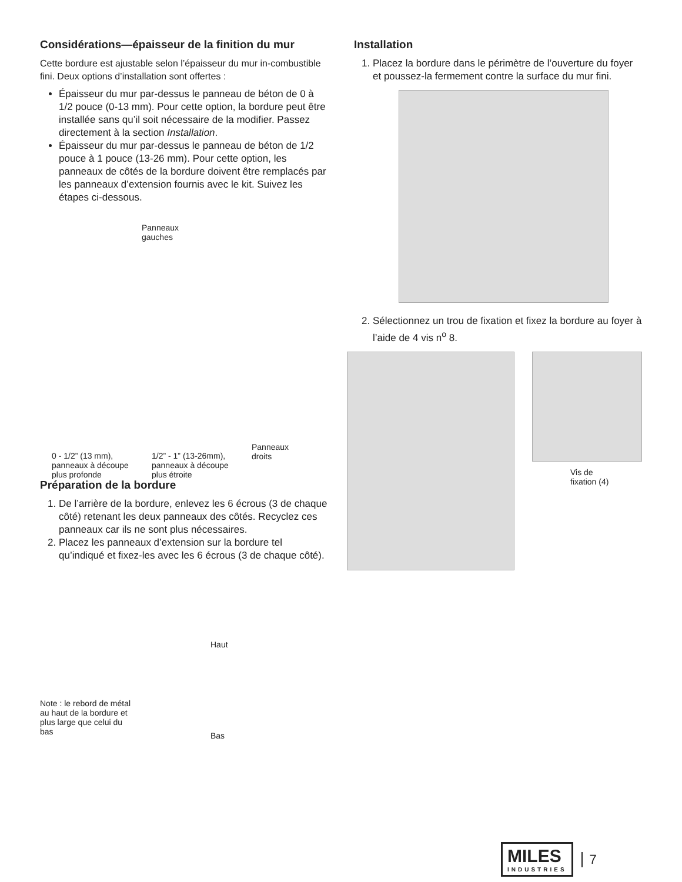Considérations—épaisseur de la finition du mur
Cette bordure est ajustable selon l’épaisseur du mur in-combustible fini. Deux options d’installation sont offertes :
Épaisseur du mur par-dessus le panneau de béton de 0 à 1/2 pouce (0-13 mm). Pour cette option, la bordure peut être installée sans qu’il soit nécessaire de la modifier. Passez directement à la section Installation.
Épaisseur du mur par-dessus le panneau de béton de 1/2 pouce à 1 pouce (13-26 mm). Pour cette option, les panneaux de côtés de la bordure doivent être remplacés par les panneaux d’extension fournis avec le kit. Suivez les étapes ci-dessous.
Panneaux
gauches
Panneaux
droits
0 - 1/2” (13 mm), panneaux à découpe plus profonde
1/2” - 1” (13-26mm), panneaux à découpe plus étroite
Préparation de la bordure
1. De l’arrière de la bordure, enlevez les 6 écrous (3 de chaque côté) retenant les deux panneaux des côtés. Recyclez ces panneaux car ils ne sont plus nécessaires.
2. Placez les panneaux d’extension sur la bordure tel qu’indiqué et fixez-les avec les 6 écrous (3 de chaque côté).
Haut
Note : le rebord de métal au haut de la bordure et plus large que celui du bas
Bas
Installation
1. Placez la bordure dans le périmètre de l’ouverture du foyer et poussez-la fermement contre la surface du mur fini.
2. Sélectionnez un trou de fixation et fixez la bordure au foyer à l’aide de 4 vis n<sup>o</sup> 8.
Vis de
fixation (4)
MILES
INDUSTRIES
7